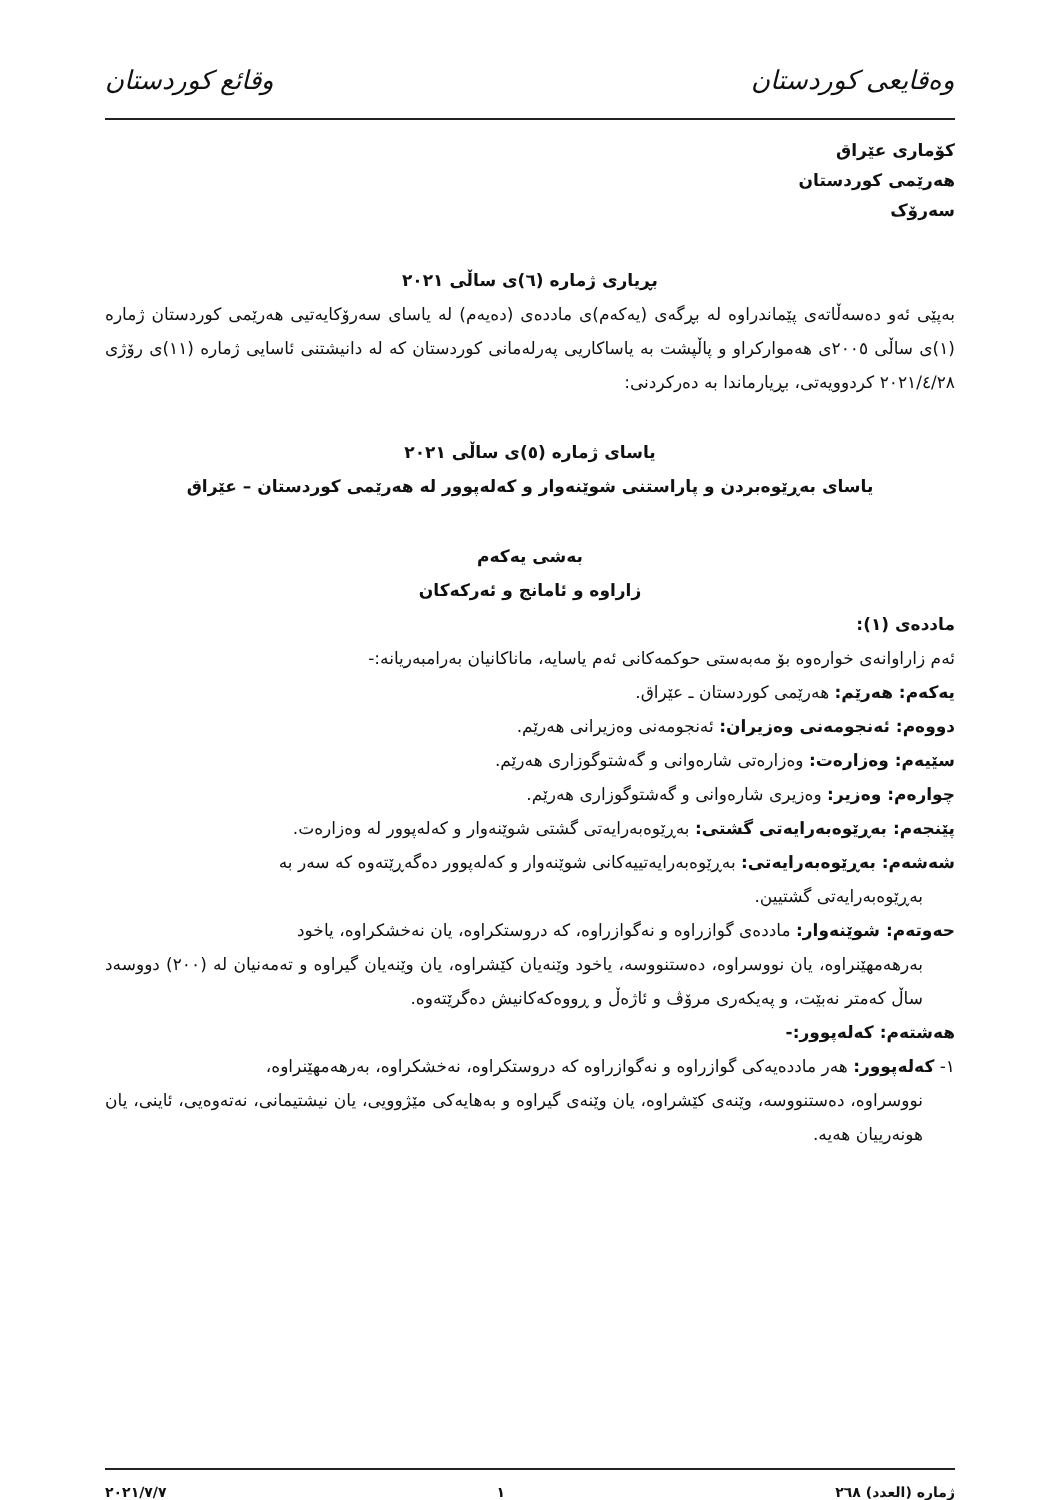وەقایعی کوردستان وقائع کوردستان
کۆماری عێراق
هەرێمی کوردستان
سەرۆک
بڕیاری ژمارە (٦)ی ساڵی ٢٠٢١
بەپێی ئەو دەسەڵاتەی پێماندراوە لە بڕگەی (یەکەم)ی ماددەی (دەیەم) لە یاسای سەرۆکایەتیی هەرێمی کوردستان ژمارە (١)ی ساڵی ٢٠٠٥ی هەمواركراو و پاڵپشت بە یاساکاریی پەرلەمانی کوردستان کە لە دانیشتنی ئاسایی ژمارە (١١)ی رۆژی ٢٠٢١/٤/٢٨ کردوویەتی، بڕیارماندا بە دەرکردنی:
یاسای ژمارە (٥)ی ساڵی ٢٠٢١
یاسای بەڕێوەبردن و پاراستنی شوێنەوار و کەلەپوور لە هەرێمی کوردستان – عێراق
بەشی یەکەم
زاراوە و ئامانج و ئەرکەکان
ماددەی (١):
ئەم زاراوانەی خوارەوە بۆ مەبەستی حوکمەکانی ئەم یاسایە، ماناکانیان بەرامبەریانە:-
یەکەم: هەرێم: هەرێمی کوردستان ـ عێراق.
دووەم: ئەنجومەنی وەزیران: ئەنجومەنی وەزیرانی هەرێم.
سێیەم: وەزارەت: وەزارەتی شارەوانی و گەشتوگوزاری هەرێم.
چوارەم: وەزیر: وەزیری شارەوانی و گەشتوگوزاری هەرێم.
پێنجەم: بەڕێوەبەرایەتی گشتی: بەڕێوەبەرایەتی گشتی شوێنەوار و کەلەپوور لە وەزارەت.
شەشەم: بەڕێوەبەرایەتی: بەڕێوەبەرایەتییەکانی شوێنەوار و کەلەپوور دەگەڕێتەوە کە سەر بە
بەڕێوەبەرایەتی گشتیین.
حەوتەم: شوێنەوار: ماددەی گوازراوە و نەگوازراوە، کە دروستکراوە، یان نەخشکراوە، یاخود
بەرهەمهێنراوە، یان نووسراوە، دەستنووسە، یاخود وێنەیان کێشراوە، یان وێنەیان گیراوە و تەمەنیان لە (٢٠٠) دووسەد ساڵ کەمتر نەبێت، و پەیکەری مرۆڤ و ئاژەڵ و ڕووەکەکانیش دەگرێتەوە.
هەشتەم: کەلەپوور:-
١- کەلەپوور: هەر ماددەیەکی گوازراوە و نەگوازراوە کە دروستکراوە، نەخشکراوە، بەرهەمهێنراوە،
نووسراوە، دەستنووسە، وێنەی کێشراوە، یان وێنەی گیراوە و بەهایەکی مێژوویی، یان نیشتیمانی، نەتەوەیی، ئاینی، یان هونەرییان هەیە.
ژمارە (العدد) ٢٦٨ ١ ٢٠٢١/٧/٧